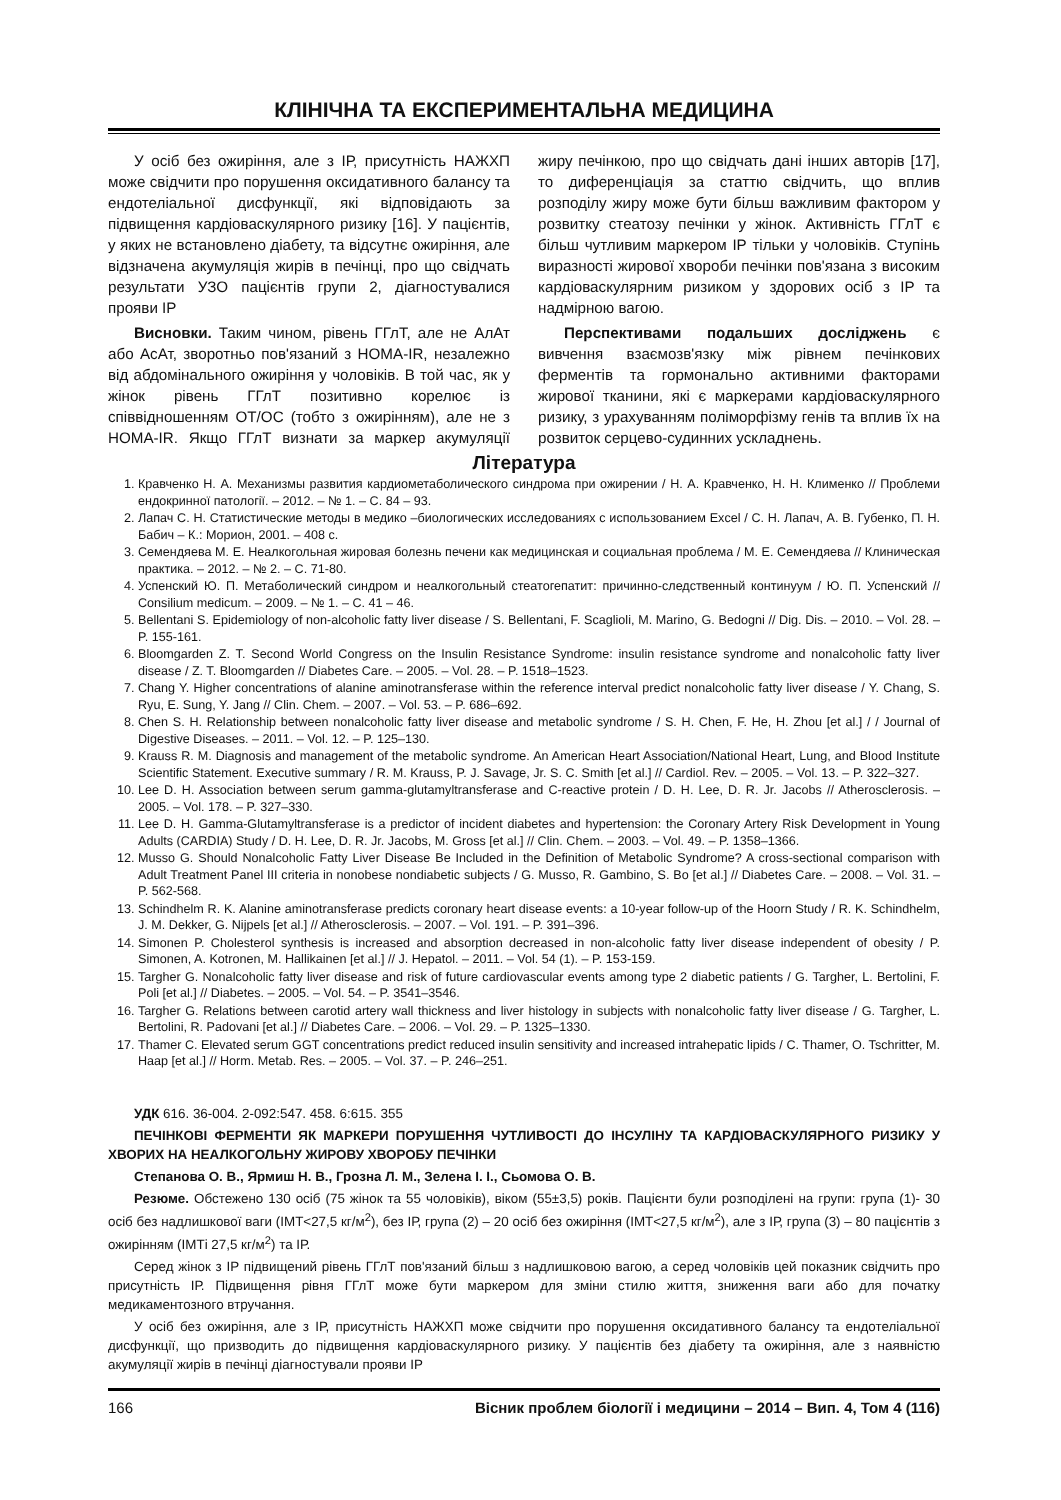КЛІНІЧНА ТА ЕКСПЕРИМЕНТАЛЬНА МЕДИЦИНА
У осіб без ожиріння, але з ІР, присутність НАЖХП може свідчити про порушення оксидативного балансу та ендотеліальної дисфункції, які відповідають за підвищення кардіоваскулярного ризику [16]. У пацієнтів, у яких не встановлено діабету, та відсутнє ожиріння, але відзначена акумуляція жирів в печінці, про що свідчать результати УЗО пацієнтів групи 2, діагностувалися прояви ІР
Висновки. Таким чином, рівень ГГлТ, але не АлАт або АсАт, зворотньо пов'язаний з HOMA-IR, незалежно від абдомінального ожиріння у чоловіків. В той час, як у жінок рівень ГГлТ позитивно корелює із співвідношенням ОТ/ОС (тобто з ожирінням), але не з HOMA-IR. Якщо ГГлТ визнати за маркер акумуляції жиру печінкою, про що свідчать дані інших авторів [17], то диференціація за статтю свідчить, що вплив розподілу жиру може бути більш важливим фактором у розвитку стеатозу печінки у жінок. Активність ГГлТ є більш чутливим маркером ІР тільки у чоловіків. Ступінь виразності жирової хвороби печінки пов'язана з високим кардіоваскулярним ризиком у здорових осіб з ІР та надмірною вагою.
Перспективами подальших досліджень є вивчення взаємозв'язку між рівнем печінкових ферментів та гормонально активними факторами жирової тканини, які є маркерами кардіоваскулярного ризику, з урахуванням поліморфізму генів та вплив їх на розвиток серцево-судинних ускладнень.
Література
1. Кравченко Н. А. Механизмы развития кардиометаболического синдрома при ожирении / Н. А. Кравченко, Н. Н. Клименко // Проблеми ендокринної патології. – 2012. – № 1. – С. 84 – 93.
2. Лапач С. Н. Статистические методы в медико –биологических исследованиях с использованием Excel / С. Н. Лапач, А. В. Губенко, П. Н. Бабич – К.: Морион, 2001. – 408 с.
3. Семендяева М. Е. Неалкогольная жировая болезнь печени как медицинская и социальная проблема / М. Е. Семендяева // Клиническая практика. – 2012. – № 2. – С. 71-80.
4. Успенский Ю. П. Метаболический синдром и неалкогольный стеатогепатит: причинно-следственный континуум / Ю. П. Успенский // Consilium medicum. – 2009. – № 1. – С. 41 – 46.
5. Bellentani S. Epidemiology of non-alcoholic fatty liver disease / S. Bellentani, F. Scaglioli, M. Marino, G. Bedogni // Dig. Dis. – 2010. – Vol. 28. – P. 155-161.
6. Bloomgarden Z. T. Second World Congress on the Insulin Resistance Syndrome: insulin resistance syndrome and nonalcoholic fatty liver disease / Z. T. Bloomgarden // Diabetes Care. – 2005. – Vol. 28. – P. 1518–1523.
7. Chang Y. Higher concentrations of alanine aminotransferase within the reference interval predict nonalcoholic fatty liver disease / Y. Chang, S. Ryu, E. Sung, Y. Jang // Clin. Chem. – 2007. – Vol. 53. – P. 686–692.
8. Chen S. H. Relationship between nonalcoholic fatty liver disease and metabolic syndrome / S. H. Chen, F. He, H. Zhou [et al.] / / Journal of Digestive Diseases. – 2011. – Vol. 12. – P. 125–130.
9. Krauss R. M. Diagnosis and management of the metabolic syndrome. An American Heart Association/National Heart, Lung, and Blood Institute Scientific Statement. Executive summary / R. M. Krauss, P. J. Savage, Jr. S. C. Smith [et al.] // Cardiol. Rev. – 2005. – Vol. 13. – P. 322–327.
10. Lee D. H. Association between serum gamma-glutamyltransferase and C-reactive protein / D. H. Lee, D. R. Jr. Jacobs // Atherosclerosis. – 2005. – Vol. 178. – P. 327–330.
11. Lee D. H. Gamma-Glutamyltransferase is a predictor of incident diabetes and hypertension: the Coronary Artery Risk Development in Young Adults (CARDIA) Study / D. H. Lee, D. R. Jr. Jacobs, M. Gross [et al.] // Clin. Chem. – 2003. – Vol. 49. – P. 1358–1366.
12. Musso G. Should Nonalcoholic Fatty Liver Disease Be Included in the Definition of Metabolic Syndrome? A cross-sectional comparison with Adult Treatment Panel III criteria in nonobese nondiabetic subjects / G. Musso, R. Gambino, S. Bo [et al.] // Diabetes Care. – 2008. – Vol. 31. – P. 562-568.
13. Schindhelm R. K. Alanine aminotransferase predicts coronary heart disease events: a 10-year follow-up of the Hoorn Study / R. K. Schindhelm, J. M. Dekker, G. Nijpels [et al.] // Atherosclerosis. – 2007. – Vol. 191. – P. 391–396.
14. Simonen P. Cholesterol synthesis is increased and absorption decreased in non-alcoholic fatty liver disease independent of obesity / P. Simonen, A. Kotronen, M. Hallikainen [et al.] // J. Hepatol. – 2011. – Vol. 54 (1). – P. 153-159.
15. Targher G. Nonalcoholic fatty liver disease and risk of future cardiovascular events among type 2 diabetic patients / G. Targher, L. Bertolini, F. Poli [et al.] // Diabetes. – 2005. – Vol. 54. – P. 3541–3546.
16. Targher G. Relations between carotid artery wall thickness and liver histology in subjects with nonalcoholic fatty liver disease / G. Targher, L. Bertolini, R. Padovani [et al.] // Diabetes Care. – 2006. – Vol. 29. – P. 1325–1330.
17. Thamer C. Elevated serum GGT concentrations predict reduced insulin sensitivity and increased intrahepatic lipids / C. Thamer, O. Tschritter, M. Haap [et al.] // Horm. Metab. Res. – 2005. – Vol. 37. – P. 246–251.
УДК 616. 36-004. 2-092:547. 458. 6:615. 355
ПЕЧІНКОВІ ФЕРМЕНТИ ЯК МАРКЕРИ ПОРУШЕННЯ ЧУТЛИВОСТІ ДО ІНСУЛІНУ ТА КАРДІОВАСКУЛЯРНОГО РИЗИКУ У ХВОРИХ НА НЕАЛКОГОЛЬНУ ЖИРОВУ ХВОРОБУ ПЕЧІНКИ
Степанова О. В., Ярмиш Н. В., Грозна Л. М., Зелена І. І., Сьомова О. В.
Резюме. Обстежено 130 осіб (75 жінок та 55 чоловіків), віком (55±3,5) років. Пацієнти були розподілені на групи: група (1)- 30 осіб без надлишкової ваги (ІМТ<27,5 кг/м<sup>2</sup>), без ІР, група (2) – 20 осіб без ожиріння (ІМТ<27,5 кг/м<sup>2</sup>), але з ІР, група (3) – 80 пацієнтів з ожирінням (ІМТі 27,5 кг/м<sup>2</sup>) та ІР.
Серед жінок з ІР підвищений рівень ГГлТ пов'язаний більш з надлишковою вагою, а серед чоловіків цей показник свідчить про присутність ІР. Підвищення рівня ГГлТ може бути маркером для зміни стилю життя, зниження ваги або для початку медикаментозного втручання.
У осіб без ожиріння, але з ІР, присутність НАЖХП може свідчити про порушення оксидативного балансу та ендотеліальної дисфункції, що призводить до підвищення кардіоваскулярного ризику. У пацієнтів без діабету та ожиріння, але з наявністю акумуляції жирів в печінці діагностували прояви ІР
166 Вісник проблем біології і медицини – 2014 – Вип. 4, Том 4 (116)